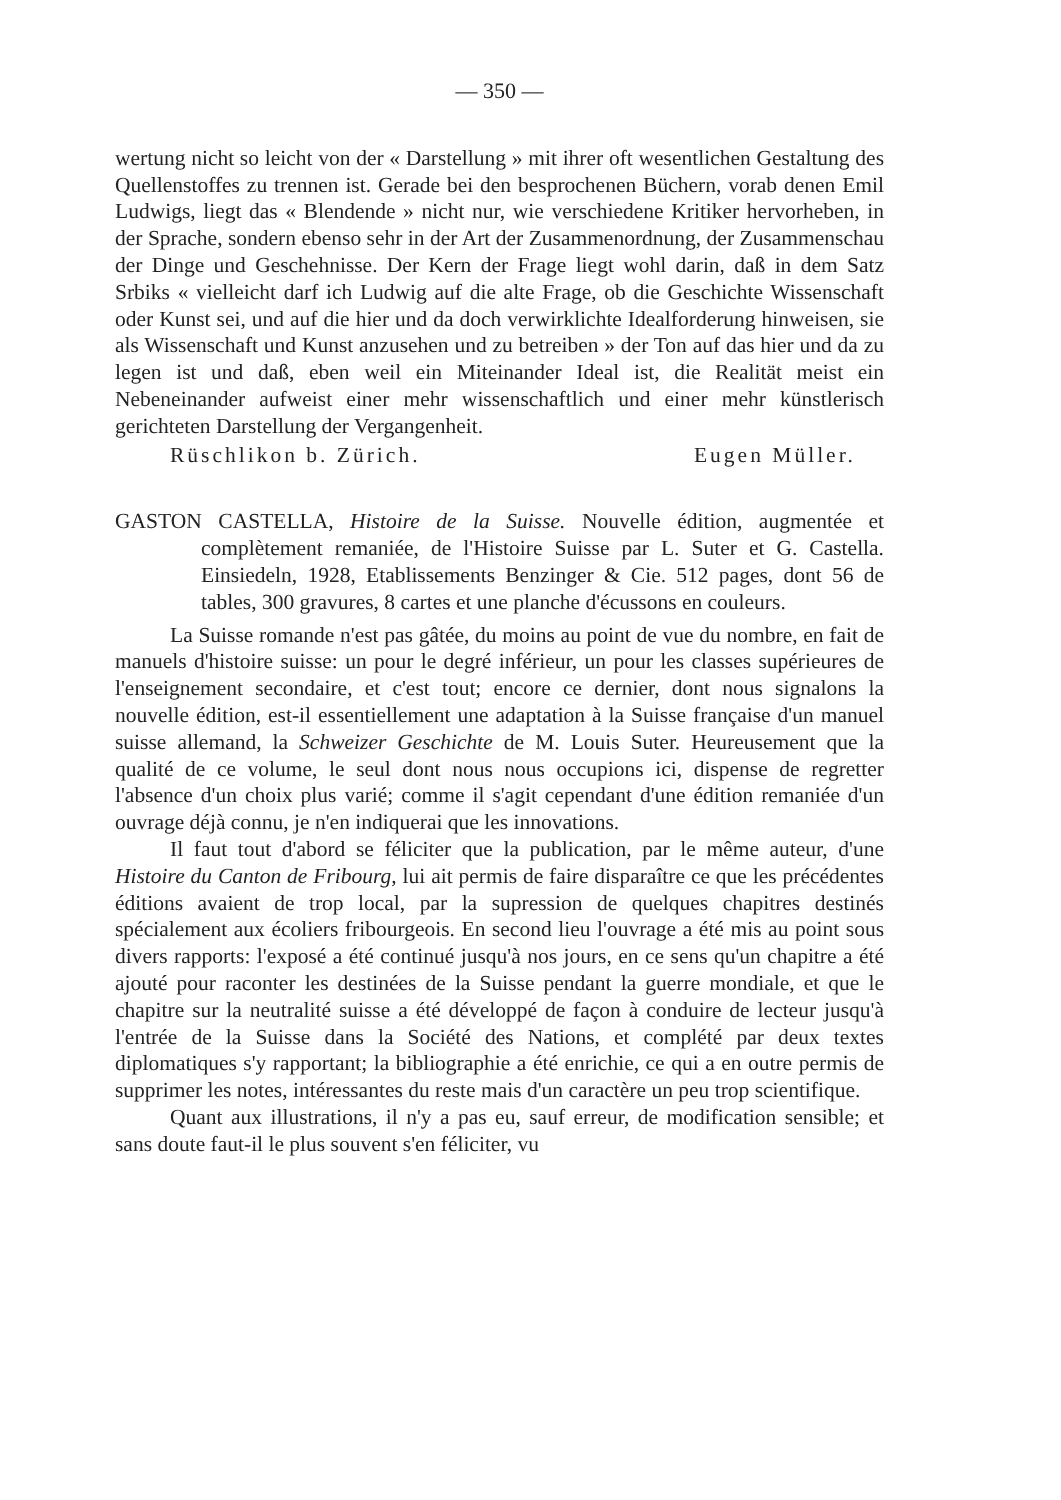— 350 —
wertung nicht so leicht von der « Darstellung » mit ihrer oft wesentlichen Gestaltung des Quellenstoffes zu trennen ist. Gerade bei den besprochenen Büchern, vorab denen Emil Ludwigs, liegt das « Blendende » nicht nur, wie verschiedene Kritiker hervorheben, in der Sprache, sondern ebenso sehr in der Art der Zusammenordnung, der Zusammenschau der Dinge und Geschehnisse. Der Kern der Frage liegt wohl darin, daß in dem Satz Srbiks « vielleicht darf ich Ludwig auf die alte Frage, ob die Geschichte Wissenschaft oder Kunst sei, und auf die hier und da doch verwirklichte Idealforderung hinweisen, sie als Wissenschaft und Kunst anzusehen und zu betreiben » der Ton auf das hier und da zu legen ist und daß, eben weil ein Miteinander Ideal ist, die Realität meist ein Nebeneinander aufweist einer mehr wissenschaftlich und einer mehr künstlerisch gerichteten Darstellung der Vergangenheit.
Rüschlikon b. Zürich. Eugen Müller.
GASTON CASTELLA, Histoire de la Suisse. Nouvelle édition, augmentée et complètement remaniée, de l'Histoire Suisse par L. Suter et G. Castella. Einsiedeln, 1928, Etablissements Benzinger & Cie. 512 pages, dont 56 de tables, 300 gravures, 8 cartes et une planche d'écussons en couleurs.
La Suisse romande n'est pas gâtée, du moins au point de vue du nombre, en fait de manuels d'histoire suisse: un pour le degré inférieur, un pour les classes supérieures de l'enseignement secondaire, et c'est tout; encore ce dernier, dont nous signalons la nouvelle édition, est-il essentiellement une adaptation à la Suisse française d'un manuel suisse allemand, la Schweizer Geschichte de M. Louis Suter. Heureusement que la qualité de ce volume, le seul dont nous nous occupions ici, dispense de regretter l'absence d'un choix plus varié; comme il s'agit cependant d'une édition remaniée d'un ouvrage déjà connu, je n'en indiquerai que les innovations.
Il faut tout d'abord se féliciter que la publication, par le même auteur, d'une Histoire du Canton de Fribourg, lui ait permis de faire disparaître ce que les précédentes éditions avaient de trop local, par la supression de quelques chapitres destinés spécialement aux écoliers fribourgeois. En second lieu l'ouvrage a été mis au point sous divers rapports: l'exposé a été continué jusqu'à nos jours, en ce sens qu'un chapitre a été ajouté pour raconter les destinées de la Suisse pendant la guerre mondiale, et que le chapitre sur la neutralité suisse a été développé de façon à conduire de lecteur jusqu'à l'entrée de la Suisse dans la Société des Nations, et complété par deux textes diplomatiques s'y rapportant; la bibliographie a été enrichie, ce qui a en outre permis de supprimer les notes, intéressantes du reste mais d'un caractère un peu trop scientifique.
Quant aux illustrations, il n'y a pas eu, sauf erreur, de modification sensible; et sans doute faut-il le plus souvent s'en féliciter, vu